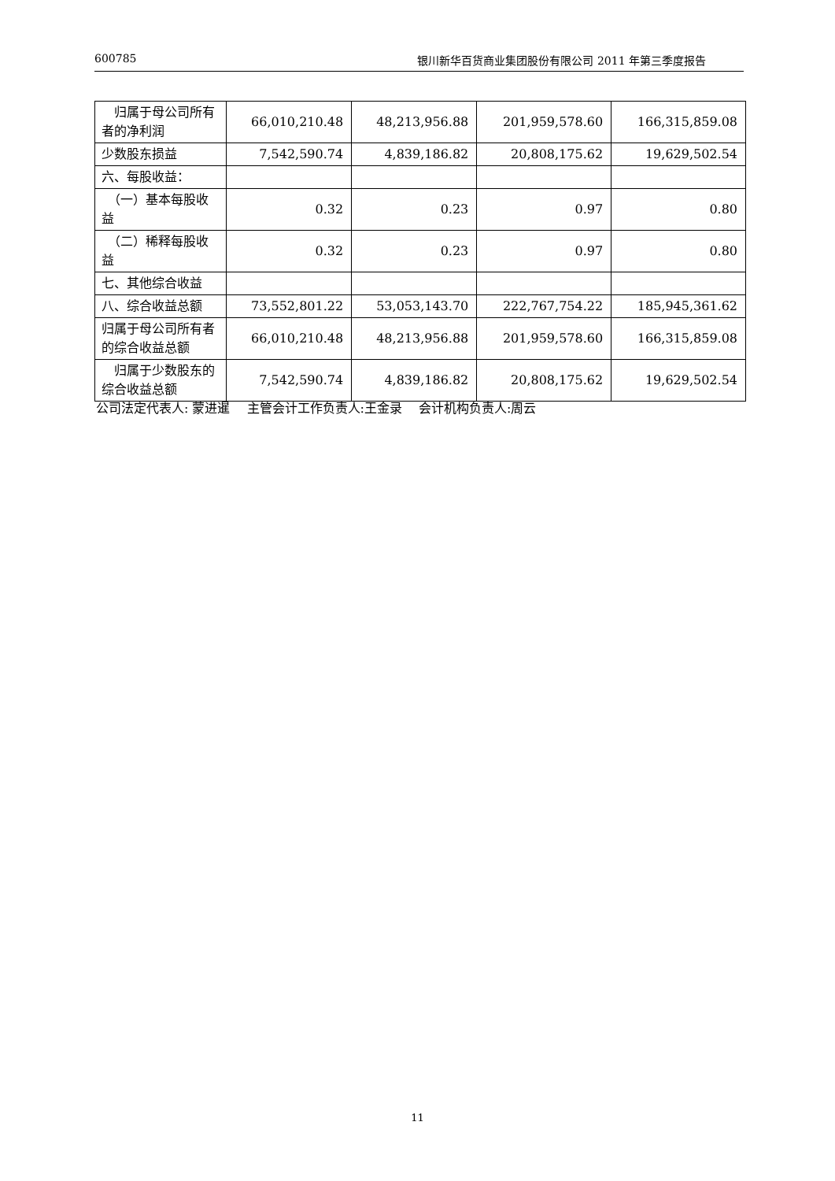600785 银川新华百货商业集团股份有限公司 2011 年第三季度报告
| 归属于母公司所有者的净利润 | 66,010,210.48 | 48,213,956.88 | 201,959,578.60 | 166,315,859.08 |
| 少数股东损益 | 7,542,590.74 | 4,839,186.82 | 20,808,175.62 | 19,629,502.54 |
| 六、每股收益： | | | | |
| （一）基本每股收益 | 0.32 | 0.23 | 0.97 | 0.80 |
| （二）稀释每股收益 | 0.32 | 0.23 | 0.97 | 0.80 |
| 七、其他综合收益 | | | | |
| 八、综合收益总额 | 73,552,801.22 | 53,053,143.70 | 222,767,754.22 | 185,945,361.62 |
| 归属于母公司所有者的综合收益总额 | 66,010,210.48 | 48,213,956.88 | 201,959,578.60 | 166,315,859.08 |
| 归属于少数股东的综合收益总额 | 7,542,590.74 | 4,839,186.82 | 20,808,175.62 | 19,629,502.54 |
公司法定代表人: 蒙进暹　 主管会计工作负责人:王金录　 会计机构负责人:周云
11